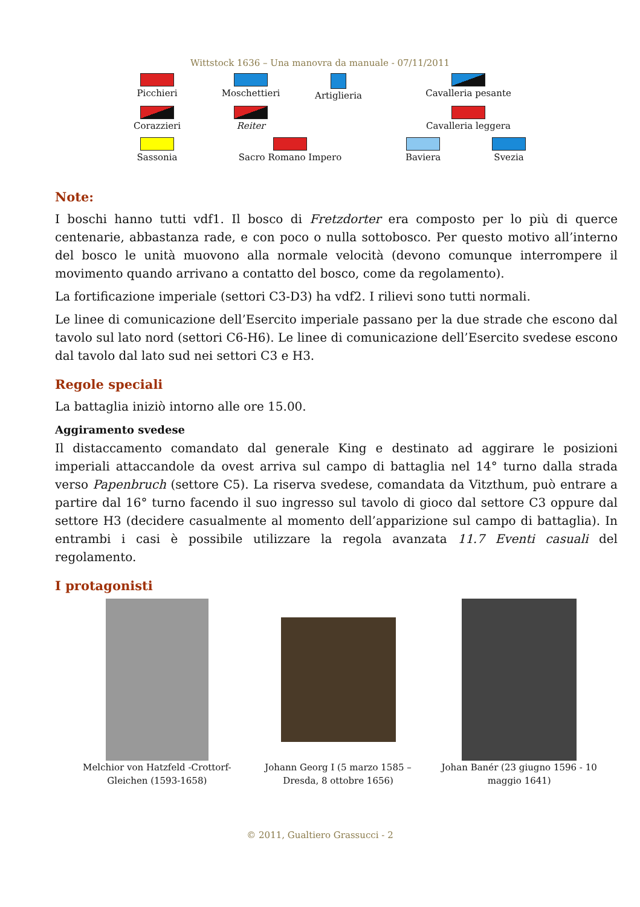Wittstock 1636 – Una manovra da manuale - 07/11/2011
Picchieri Moschettieri Artiglieria Cavalleria pesante
Corazzieri Reiter Cavalleria leggera
Sassonia Sacro Romano Impero Baviera Svezia
Note:
I boschi hanno tutti vdf1. Il bosco di Fretzdorter era composto per lo più di querce centenarie, abbastanza rade, e con poco o nulla sottobosco. Per questo motivo all’interno del bosco le unità muovono alla normale velocità (devono comunque interrompere il movimento quando arrivano a contatto del bosco, come da regolamento).
La fortificazione imperiale (settori C3-D3) ha vdf2. I rilievi sono tutti normali.
Le linee di comunicazione dell’Esercito imperiale passano per la due strade che escono dal tavolo sul lato nord (settori C6-H6). Le linee di comunicazione dell’Esercito svedese escono dal tavolo dal lato sud nei settori C3 e H3.
Regole speciali
La battaglia iniziò intorno alle ore 15.00.
Aggiramento svedese
Il distaccamento comandato dal generale King e destinato ad aggirare le posizioni imperiali attaccandole da ovest arriva sul campo di battaglia nel 14° turno dalla strada verso Papenbruch (settore C5). La riserva svedese, comandata da Vitzthum, può entrare a partire dal 16° turno facendo il suo ingresso sul tavolo di gioco dal settore C3 oppure dal settore H3 (decidere casualmente al momento dell’apparizione sul campo di battaglia). In entrambi i casi è possibile utilizzare la regola avanzata 11.7 Eventi casuali del regolamento.
I protagonisti
Melchior von Hatzfeld -Crottorf-Gleichen (1593-1658)
Johann Georg I (5 marzo 1585 – Dresda, 8 ottobre 1656)
Johan Banér (23 giugno 1596 - 10 maggio 1641)
© 2011, Gualtiero Grassucci - 2